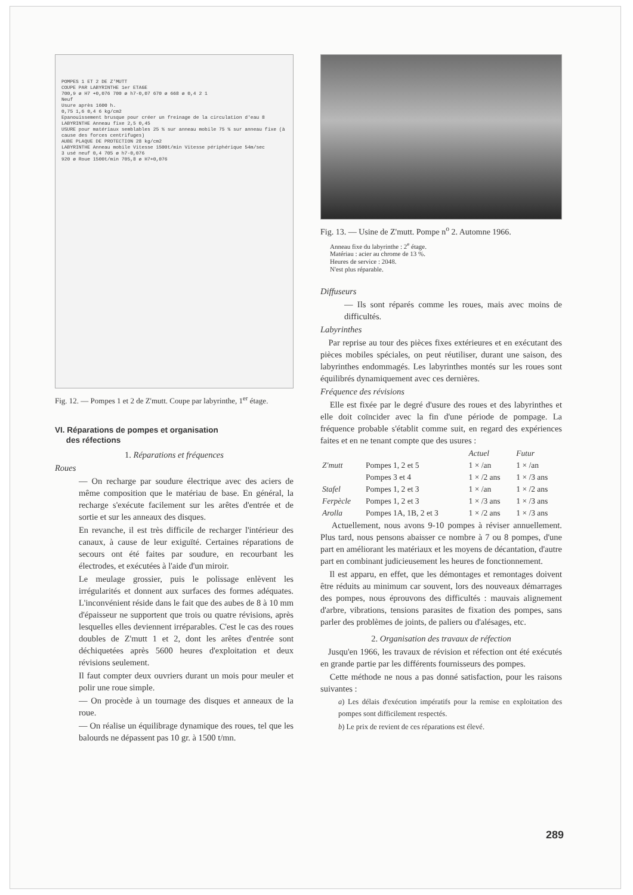POMPES 1 ET 2 DE Z'MUTT
COUPE PAR LABYRINTHE 1er ETAGE
700,9 ø H7 +0,076 700 ø h7-0,07 670 ø 668 ø 0,4 2 1
Neuf
Usure après 1600 h.
0,75 1,6 0,4 6 kg/cm2
Epanouissement brusque pour créer un freinage de la circulation d'eau 8
LABYRINTHE Anneau fixe 2,5 0,45
USURE pour matériaux semblables 25 % sur anneau mobile 75 % sur anneau fixe (à cause des forces centrifuges)
AUBE PLAQUE DE PROTECTION 28 kg/cm2
LABYRINTHE Anneau mobile Vitesse 1500t/min Vitesse périphérique 54m/sec
3 usé neuf 0,4 705 ø h7-0,076
920 ø Roue 1500t/min 705,8 ø H7+0,076
Fig. 12. — Pompes 1 et 2 de Z'mutt. Coupe par labyrinthe, 1<sup>er</sup> étage.
VI. Réparations de pompes et organisation
des réfections
1. Réparations et fréquences
Roues
— On recharge par soudure électrique avec des aciers de même composition que le matériau de base. En général, la recharge s'exécute facilement sur les arêtes d'entrée et de sortie et sur les anneaux des disques.
En revanche, il est très difficile de recharger l'intérieur des canaux, à cause de leur exiguïté. Certaines réparations de secours ont été faites par soudure, en recourbant les électrodes, et exécutées à l'aide d'un miroir.
Le meulage grossier, puis le polissage enlèvent les irrégularités et donnent aux surfaces des formes adéquates. L'inconvénient réside dans le fait que des aubes de 8 à 10 mm d'épaisseur ne supportent que trois ou quatre révisions, après lesquelles elles deviennent irréparables. C'est le cas des roues doubles de Z'mutt 1 et 2, dont les arêtes d'entrée sont déchiquetées après 5600 heures d'exploitation et deux révisions seulement.
Il faut compter deux ouvriers durant un mois pour meuler et polir une roue simple.
— On procède à un tournage des disques et anneaux de la roue.
— On réalise un équilibrage dynamique des roues, tel que les balourds ne dépassent pas 10 gr. à 1500 t/mn.
Fig. 13. — Usine de Z'mutt. Pompe n<sup>o</sup> 2. Automne 1966.
Anneau fixe du labyrinthe : 2<sup>e</sup> étage.
Matériau : acier au chrome de 13 %.
Heures de service : 2048.
N'est plus réparable.
Diffuseurs
— Ils sont réparés comme les roues, mais avec moins de difficultés.
Labyrinthes
Par reprise au tour des pièces fixes extérieures et en exécutant des pièces mobiles spéciales, on peut réutiliser, durant une saison, des labyrinthes endommagés. Les labyrinthes montés sur les roues sont équilibrés dynamiquement avec ces dernières.
Fréquence des révisions
Elle est fixée par le degré d'usure des roues et des labyrinthes et elle doit coïncider avec la fin d'une période de pompage. La fréquence probable s'établit comme suit, en regard des expériences faites et en ne tenant compte que des usures :
| | | Actuel | Futur |
| --- | --- | --- | --- |
| Z'mutt | Pompes 1, 2 et 5 | 1 × /an | 1 × /an |
| | Pompes 3 et 4 | 1 × /2 ans | 1 × /3 ans |
| Stafel | Pompes 1, 2 et 3 | 1 × /an | 1 × /2 ans |
| Ferpècle | Pompes 1, 2 et 3 | 1 × /3 ans | 1 × /3 ans |
| Arolla | Pompes 1A, 1B, 2 et 3 | 1 × /2 ans | 1 × /3 ans |
Actuellement, nous avons 9-10 pompes à réviser annuellement. Plus tard, nous pensons abaisser ce nombre à 7 ou 8 pompes, d'une part en améliorant les matériaux et les moyens de décantation, d'autre part en combinant judicieusement les heures de fonctionnement.
Il est apparu, en effet, que les démontages et remontages doivent être réduits au minimum car souvent, lors des nouveaux démarrages des pompes, nous éprouvons des difficultés : mauvais alignement d'arbre, vibrations, tensions parasites de fixation des pompes, sans parler des problèmes de joints, de paliers ou d'alésages, etc.
2. Organisation des travaux de réfection
Jusqu'en 1966, les travaux de révision et réfection ont été exécutés en grande partie par les différents fournisseurs des pompes.
Cette méthode ne nous a pas donné satisfaction, pour les raisons suivantes :
a) Les délais d'exécution impératifs pour la remise en exploitation des pompes sont difficilement respectés.
b) Le prix de revient de ces réparations est élevé.
289